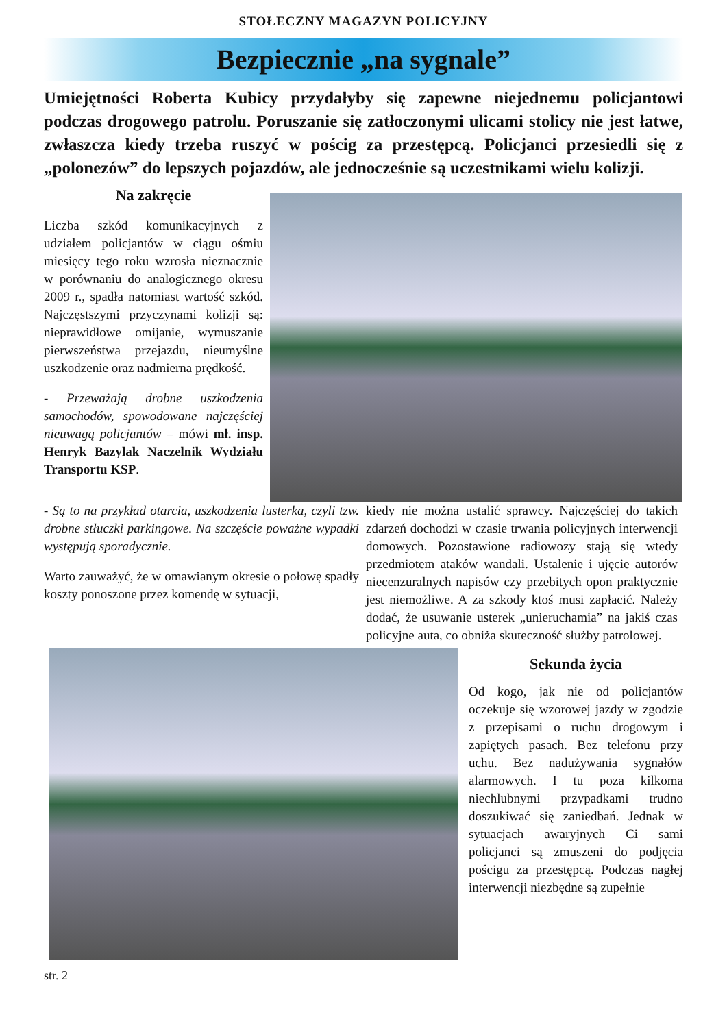STOŁECZNY MAGAZYN POLICYJNY
Bezpiecznie „na sygnale”
Umiejętności Roberta Kubicy przydałyby się zapewne niejednemu policjantowi podczas drogowego patrolu. Poruszanie się zatłoczonymi ulicami stolicy nie jest łatwe, zwłaszcza kiedy trzeba ruszyć w pościg za przestępcą. Policjanci przesiedli się z „polonezów” do lepszych pojazdów, ale jednocześnie są uczestnikami wielu kolizji.
Na zakręcie
Liczba szkód komunikacyjnych z udziałem policjantów w ciągu ośmiu miesięcy tego roku wzrosła nieznacznie w porównaniu do analogicznego okresu 2009 r., spadła natomiast wartość szkód. Najczęstszymi przyczynami kolizji są: nieprawidłowe omijanie, wymuszanie pierwszeństwa przejazdu, nieumyślne uszkodzenie oraz nadmierna prędkość.
- Przeważają drobne uszkodzenia samochodów, spowodowane najczęściej nieuwagą policjantów – mówi mł. insp. Henryk Bazylak Naczelnik Wydziału Transportu KSP.
- Są to na przykład otarcia, uszkodzenia lusterka, czyli tzw. drobne stłuczki parkingowe. Na szczęście poważne wypadki występują sporadycznie.
Warto zauważyć, że w omawianym okresie o połowę spadły koszty ponoszone przez komendę w sytuacji,
kiedy nie można ustalić sprawcy. Najczęściej do takich zdarzeń dochodzi w czasie trwania policyjnych interwencji domowych. Pozostawione radiowozy stają się wtedy przedmiotem ataków wandali. Ustalenie i ujęcie autorów niecenzuralnych napisów czy przebitych opon praktycznie jest niemożliwe. A za szkody ktoś musi zapłacić. Należy dodać, że usuwanie usterek „unieruchamia” na jakiś czas policyjne auta, co obniża skuteczność służby patrolowej.
Sekunda życia
Od kogo, jak nie od policjantów oczekuje się wzorowej jazdy w zgodzie z przepisami o ruchu drogowym i zapiętych pasach. Bez telefonu przy uchu. Bez nadużywania sygnałów alarmowych. I tu poza kilkoma niechlubnymi przypadkami trudno doszukiwać się zaniedbań. Jednak w sytuacjach awaryjnych Ci sami policjanci są zmuszeni do podjęcia pościgu za przestępcą. Podczas nagłej interwencji niezbędne są zupełnie
str. 2